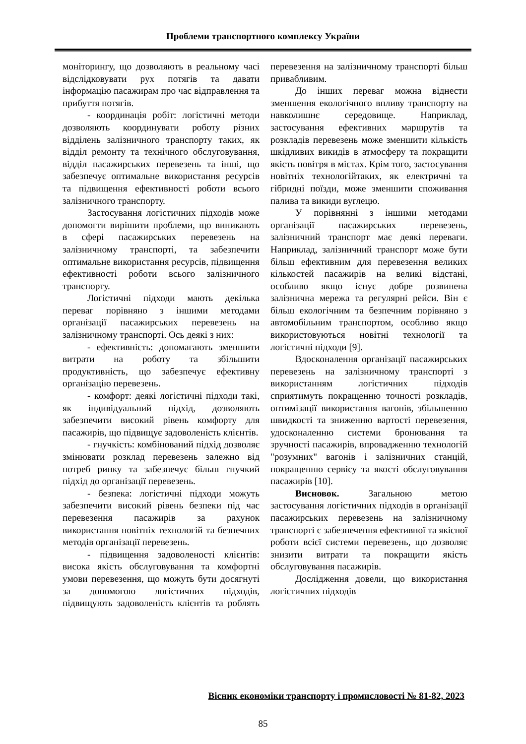Проблеми транспортного комплексу України
моніторингу, що дозволяють в реальному часі відслідковувати рух потягів та давати інформацію пасажирам про час відправлення та прибуття потягів.
- координація робіт: логістичні методи дозволяють координувати роботу різних відділень залізничного транспорту таких, як відділ ремонту та технічного обслуговування, відділ пасажирських перевезень та інші, що забезпечує оптимальне використання ресурсів та підвищення ефективності роботи всього залізничного транспорту.
Застосування логістичних підходів може допомогти вирішити проблеми, що виникають в сфері пасажирських перевезень на залізничному транспорті, та забезпечити оптимальне використання ресурсів, підвищення ефективності роботи всього залізничного транспорту.
Логістичні підходи мають декілька переваг порівняно з іншими методами організації пасажирських перевезень на залізничному транспорті. Ось деякі з них:
- ефективність: допомагають зменшити витрати на роботу та збільшити продуктивність, що забезпечує ефективну організацію перевезень.
- комфорт: деякі логістичні підходи такі, як індивідуальний підхід, дозволяють забезпечити високий рівень комфорту для пасажирів, що підвищує задоволеність клієнтів.
- гнучкість: комбінований підхід дозволяє змінювати розклад перевезень залежно від потреб ринку та забезпечує більш гнучкий підхід до організації перевезень.
- безпека: логістичні підходи можуть забезпечити високий рівень безпеки під час перевезення пасажирів за рахунок використання новітніх технологій та безпечних методів організації перевезень.
- підвищення задоволеності клієнтів: висока якість обслуговування та комфортні умови перевезення, що можуть бути досягнуті за допомогою логістичних підходів, підвищують задоволеність клієнтів та роблять перевезення на залізничному транспорті більш привабливим.
До інших переваг можна віднести зменшення екологічного впливу транспорту на навколишнє середовище. Наприклад, застосування ефективних маршрутів та розкладів перевезень може зменшити кількість шкідливих викидів в атмосферу та покращити якість повітря в містах. Крім того, застосування новітніх технологійтаких, як електричні та гібридні поїзди, може зменшити споживання палива та викиди вуглецю.
У порівнянні з іншими методами організації пасажирських перевезень, залізничний транспорт має деякі переваги. Наприклад, залізничний транспорт може бути більш ефективним для перевезення великих кількостей пасажирів на великі відстані, особливо якщо існує добре розвинена залізнична мережа та регулярні рейси. Він є більш екологічним та безпечним порівняно з автомобільним транспортом, особливо якщо використовуються новітні технології та логістичні підходи [9].
Вдосконалення організації пасажирських перевезень на залізничному транспорті з використанням логістичних підходів сприятимуть покращенню точності розкладів, оптимізації використання вагонів, збільшенню швидкості та зниженню вартості перевезення, удосконаленню системи бронювання та зручності пасажирів, впровадженню технологій "розумних" вагонів і залізничних станцій, покращенню сервісу та якості обслуговування пасажирів [10].
Висновок. Загальною метою застосування логістичних підходів в організації пасажирських перевезень на залізничному транспорті є забезпечення ефективної та якісної роботи всієї системи перевезень, що дозволяє знизити витрати та покращити якість обслуговування пасажирів.
Дослідження довели, що використання логістичних підходів
Вісник економіки транспорту і промисловості № 81-82, 2023
85